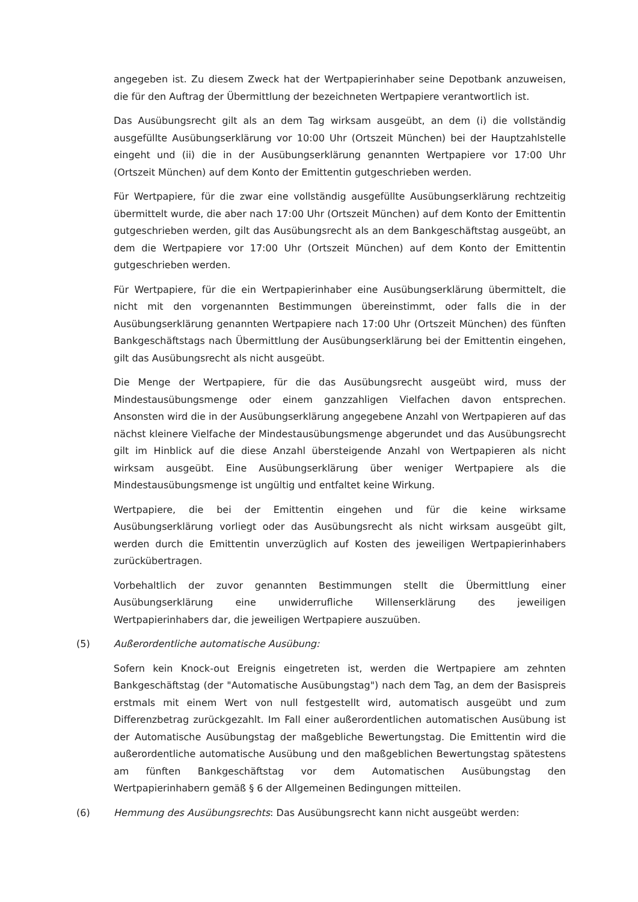angegeben ist. Zu diesem Zweck hat der Wertpapierinhaber seine Depotbank anzuweisen, die für den Auftrag der Übermittlung der bezeichneten Wertpapiere verantwortlich ist.
Das Ausübungsrecht gilt als an dem Tag wirksam ausgeübt, an dem (i) die vollständig ausgefüllte Ausübungserklärung vor 10:00 Uhr (Ortszeit München) bei der Hauptzahlstelle eingeht und (ii) die in der Ausübungserklärung genannten Wertpapiere vor 17:00 Uhr (Ortszeit München) auf dem Konto der Emittentin gutgeschrieben werden.
Für Wertpapiere, für die zwar eine vollständig ausgefüllte Ausübungserklärung rechtzeitig übermittelt wurde, die aber nach 17:00 Uhr (Ortszeit München) auf dem Konto der Emittentin gutgeschrieben werden, gilt das Ausübungsrecht als an dem Bankgeschäftstag ausgeübt, an dem die Wertpapiere vor 17:00 Uhr (Ortszeit München) auf dem Konto der Emittentin gutgeschrieben werden.
Für Wertpapiere, für die ein Wertpapierinhaber eine Ausübungserklärung übermittelt, die nicht mit den vorgenannten Bestimmungen übereinstimmt, oder falls die in der Ausübungserklärung genannten Wertpapiere nach 17:00 Uhr (Ortszeit München) des fünften Bankgeschäftstags nach Übermittlung der Ausübungserklärung bei der Emittentin eingehen, gilt das Ausübungsrecht als nicht ausgeübt.
Die Menge der Wertpapiere, für die das Ausübungsrecht ausgeübt wird, muss der Mindestausübungsmenge oder einem ganzzahligen Vielfachen davon entsprechen. Ansonsten wird die in der Ausübungserklärung angegebene Anzahl von Wertpapieren auf das nächst kleinere Vielfache der Mindestausübungsmenge abgerundet und das Ausübungsrecht gilt im Hinblick auf die diese Anzahl übersteigende Anzahl von Wertpapieren als nicht wirksam ausgeübt. Eine Ausübungserklärung über weniger Wertpapiere als die Mindestausübungsmenge ist ungültig und entfaltet keine Wirkung.
Wertpapiere, die bei der Emittentin eingehen und für die keine wirksame Ausübungserklärung vorliegt oder das Ausübungsrecht als nicht wirksam ausgeübt gilt, werden durch die Emittentin unverzüglich auf Kosten des jeweiligen Wertpapierinhabers zurückübertragen.
Vorbehaltlich der zuvor genannten Bestimmungen stellt die Übermittlung einer Ausübungserklärung eine unwiderrufliche Willenserklärung des jeweiligen Wertpapierinhabers dar, die jeweiligen Wertpapiere auszuüben.
(5) Außerordentliche automatische Ausübung:
Sofern kein Knock-out Ereignis eingetreten ist, werden die Wertpapiere am zehnten Bankgeschäftstag (der "Automatische Ausübungstag") nach dem Tag, an dem der Basispreis erstmals mit einem Wert von null festgestellt wird, automatisch ausgeübt und zum Differenzbetrag zurückgezahlt. Im Fall einer außerordentlichen automatischen Ausübung ist der Automatische Ausübungstag der maßgebliche Bewertungstag. Die Emittentin wird die außerordentliche automatische Ausübung und den maßgeblichen Bewertungstag spätestens am fünften Bankgeschäftstag vor dem Automatischen Ausübungstag den Wertpapierinhabern gemäß § 6 der Allgemeinen Bedingungen mitteilen.
(6) Hemmung des Ausübungsrechts: Das Ausübungsrecht kann nicht ausgeübt werden: